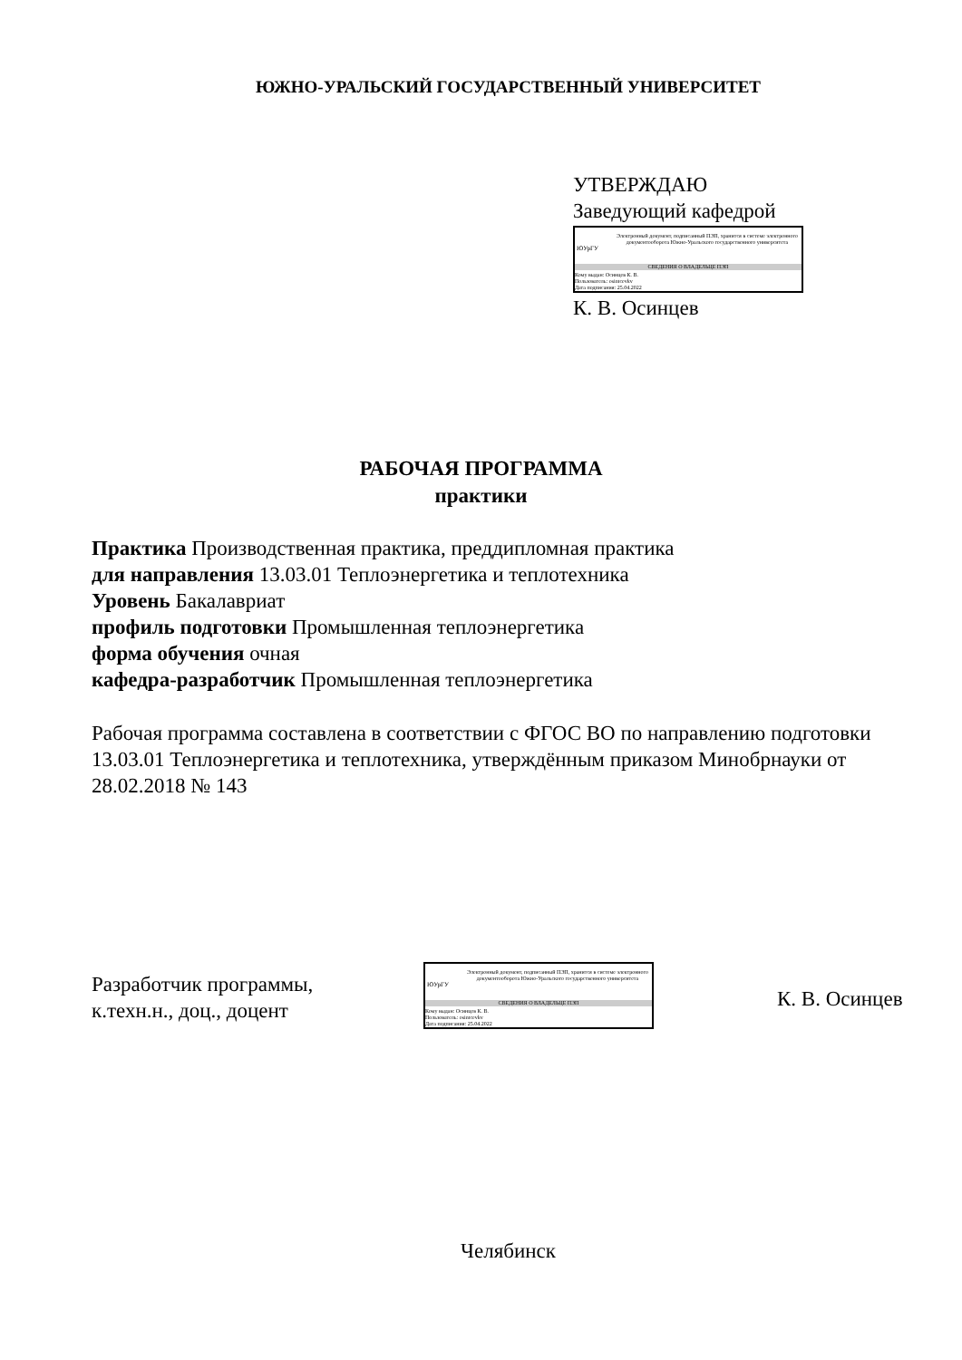ЮЖНО-УРАЛЬСКИЙ ГОСУДАРСТВЕННЫЙ УНИВЕРСИТЕТ
УТВЕРЖДАЮ
Заведующий кафедрой
ЮУрГУ
Электронный документ, подписанный ПЭП, хранится в системе электронного документооборота Южно-Уральского государственного университета
СВЕДЕНИЯ О ВЛАДЕЛЬЦЕ ПЭП
Кому выдан: Осинцев К. В.
Пользователь: osintcevkv
Дата подписания: 25.04.2022
К. В. Осинцев
РАБОЧАЯ ПРОГРАММА
практики
Практика Производственная практика, преддипломная практика
для направления 13.03.01 Теплоэнергетика и теплотехника
Уровень Бакалавриат
профиль подготовки Промышленная теплоэнергетика
форма обучения очная
кафедра-разработчик Промышленная теплоэнергетика
Рабочая программа составлена в соответствии с ФГОС ВО по направлению подготовки 13.03.01 Теплоэнергетика и теплотехника, утверждённым приказом Минобрнауки от 28.02.2018 № 143
Разработчик программы,
к.техн.н., доц., доцент
ЮУрГУ
Электронный документ, подписанный ПЭП, хранится в системе электронного документооборота Южно-Уральского государственного университета
СВЕДЕНИЯ О ВЛАДЕЛЬЦЕ ПЭП
Кому выдан: Осинцев К. В.
Пользователь: osintcevkv
Дата подписания: 25.04.2022
К. В. Осинцев
Челябинск